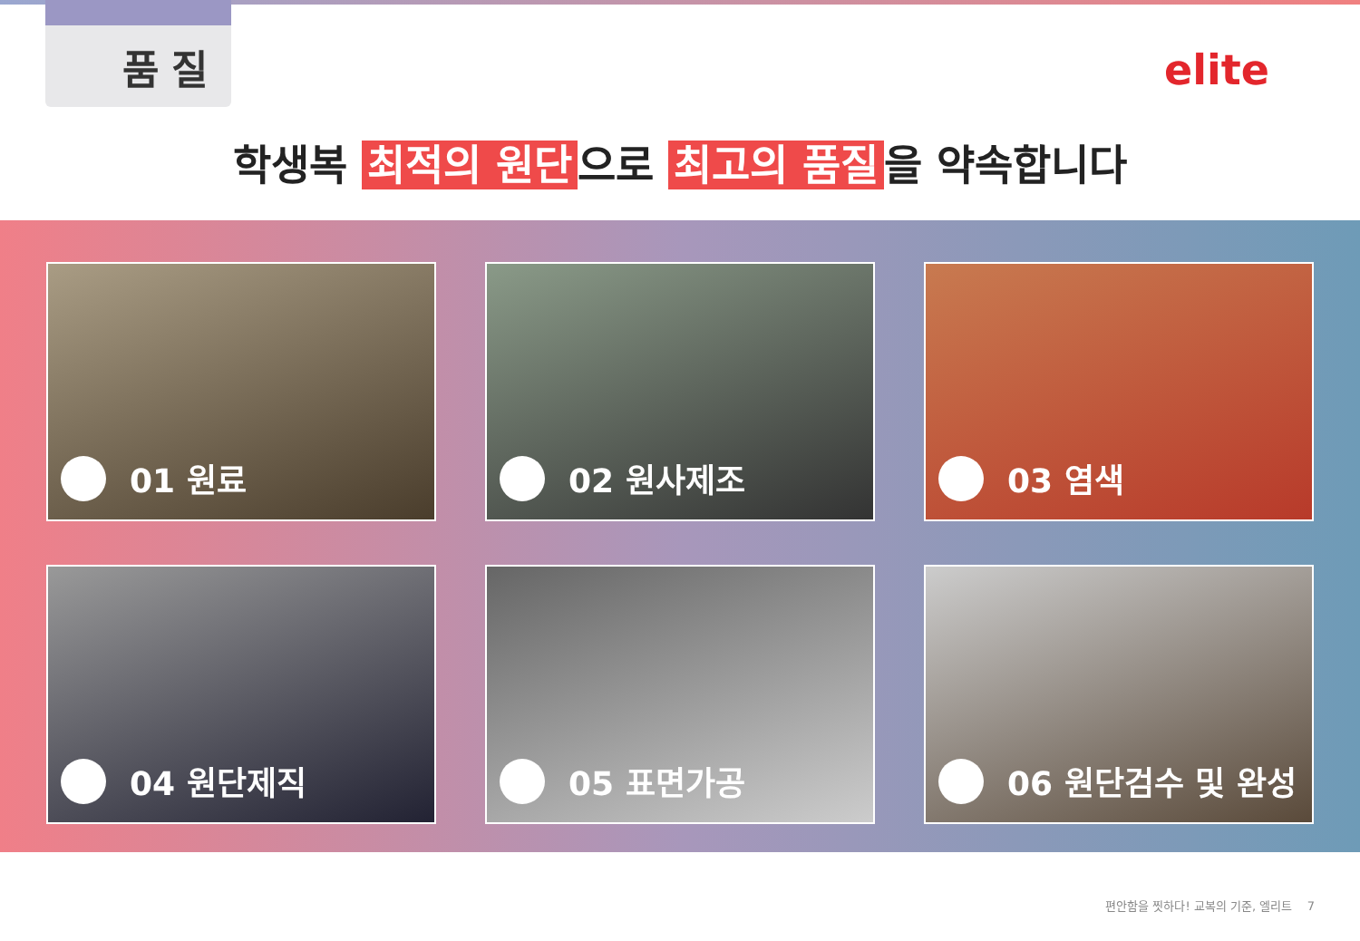품질
elite
학생복 최적의 원단 으로 최고의 품질 을 약속합니다
01 원료
02 원사제조
03 염색
04 원단제직
05 표면가공
06 원단검수 및 완성
편안함을 찟하다! 교복의 기준, 엘리트 7